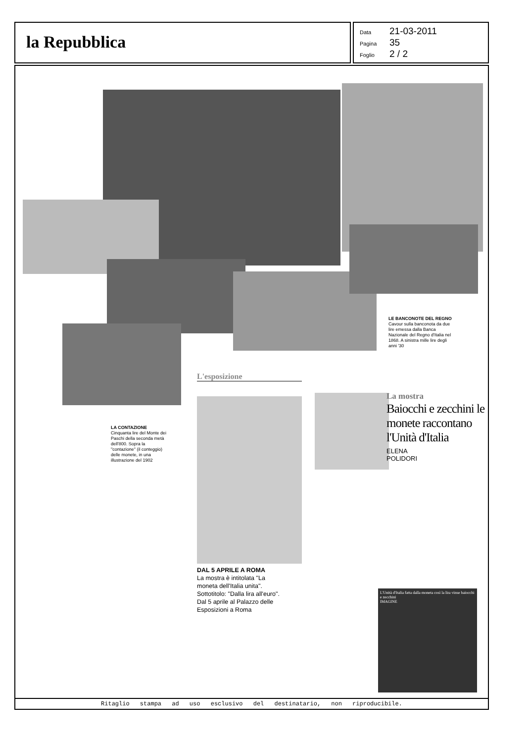la Repubblica
Data 21-03-2011
Pagina 35
Foglio 2 / 2
LE BANCONOTE DEL REGNO
Cavour sulla banconota da due lire emessa dalla Banca Nazionale del Regno d'Italia nel 1868. A sinistra mille lire degli anni '30
LA CONTAZIONE
Cinquanta lire del Monte dei Paschi della seconda metà dell'800. Sopra la "contazione" (il conteggio) delle monete, in una illustrazione del 1902
L'esposizione
DAL 5 APRILE A ROMA
La mostra è intitolata "La moneta dell'Italia unita". Sottotitolo: "Dalla lira all'euro". Dal 5 aprile al Palazzo delle Esposizioni a Roma
La mostra
Baiocchi e zecchini le monete raccontano l'Unità d'Italia
ELENA
POLIDORI
L'Unità d'Italia fatta dalla moneta così la lira vinse baiocchi e zecchini
IMAGINE
Ritaglio stampa ad uso esclusivo del destinatario, non riproducibile.